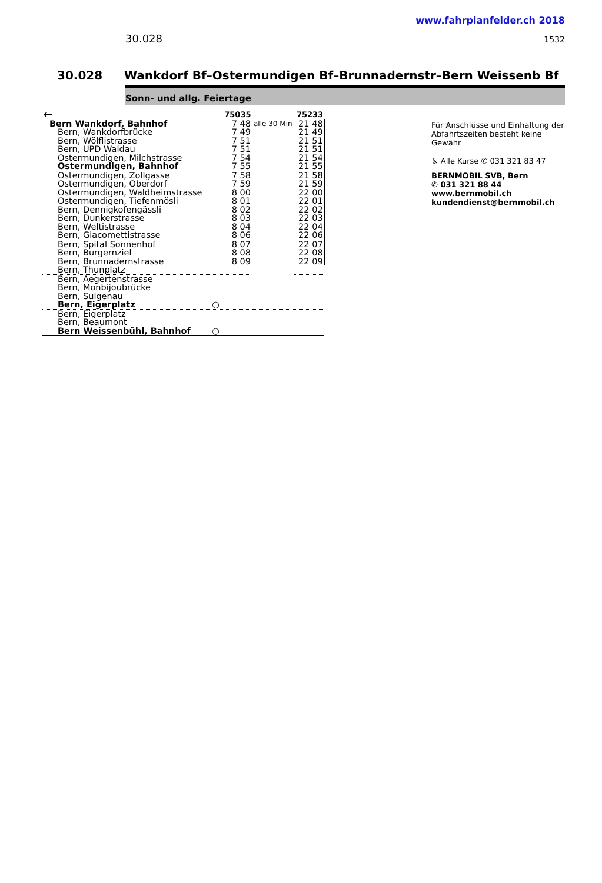www.fahrplanfelder.ch 2018
30.028 1532
30.028 Wankdorf Bf–Ostermundigen Bf–Brunnadernstr–Bern Weissenb Bf ◎
Sonn- und allg. Feiertage
| 🡐 | 75035 | | 75233 |
| --- | --- | --- | --- |
| Bern Wankdorf, Bahnhof | 7 48 | alle 30 Min | 21 48 |
| Bern, Wankdorfbrücke | 7 49 | | 21 49 |
| Bern, Wölflistrasse | 7 51 | | 21 51 |
| Bern, UPD Waldau | 7 51 | | 21 51 |
| Ostermundigen, Milchstrasse | 7 54 | | 21 54 |
| Ostermundigen, Bahnhof | 7 55 | | 21 55 |
| Ostermundigen, Zollgasse | 7 58 | | 21 58 |
| Ostermundigen, Oberdorf | 7 59 | | 21 59 |
| Ostermundigen, Waldheimstrasse | 8 00 | | 22 00 |
| Ostermundigen, Tiefenmösli | 8 01 | | 22 01 |
| Bern, Dennigkofengässli | 8 02 | | 22 02 |
| Bern, Dunkerstrasse | 8 03 | | 22 03 |
| Bern, Weltistrasse | 8 04 | | 22 04 |
| Bern, Giacomettistrasse | 8 06 | | 22 06 |
| Bern, Spital Sonnenhof | 8 07 | | 22 07 |
| Bern, Burgernziel | 8 08 | | 22 08 |
| Bern, Brunnadernstrasse | 8 09 | | 22 09 |
| Bern, Thunplatz | | | |
| Bern, Aegertenstrasse | | | |
| Bern, Monbijoubrücke | | | |
| Bern, Sulgenau | | | |
| Bern, Eigerplatz ○ | | | |
| Bern, Eigerplatz | | | |
| Bern, Beaumont | | | |
| Bern Weissenbühl, Bahnhof ○ | | | |
Für Anschlüsse und Einhaltung der
Abfahrtszeiten besteht keine
Gewähr
♿ Alle Kurse ✆ 031 321 83 47
BERNMOBIL SVB, Bern
✆ 031 321 88 44
www.bernmobil.ch
kundendienst@bernmobil.ch